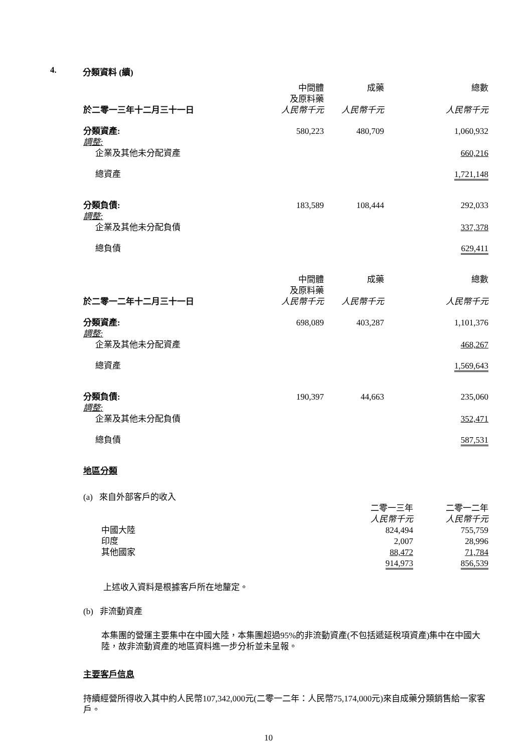4. 分類資料 (續)
| 於二零一三年十二月三十一日 | 中間體 及原料藥 人民幣千元 | 成藥 人民幣千元 | | 總數 人民幣千元 |
| --- | --- | --- | --- | --- |
| 分類資產: | 580,223 | 480,709 | | 1,060,932 |
| 調整: | | | | |
| 企業及其他未分配資產 | | | | 660,216 |
| 總資產 | | | | 1,721,148 |
| 分類負債: | 183,589 | 108,444 | | 292,033 |
| 調整: | | | | |
| 企業及其他未分配負債 | | | | 337,378 |
| 總負債 | | | | 629,411 |
| 於二零一二年十二月三十一日 | 中間體 及原料藥 人民幣千元 | 成藥 人民幣千元 | | 總數 人民幣千元 |
| 分類資產: | 698,089 | 403,287 | | 1,101,376 |
| 調整: | | | | |
| 企業及其他未分配資產 | | | | 468,267 |
| 總資產 | | | | 1,569,643 |
| 分類負債: | 190,397 | 44,663 | | 235,060 |
| 調整: | | | | |
| 企業及其他未分配負債 | | | | 352,471 |
| 總負債 | | | | 587,531 |
地區分類
(a) 來自外部客戶的收入
| | 二零一三年 人民幣千元 | 二零一二年 人民幣千元 |
| --- | --- | --- |
| 中國大陸 | 824,494 | 755,759 |
| 印度 | 2,007 | 28,996 |
| 其他國家 | 88,472 | 71,784 |
| | 914,973 | 856,539 |
上述收入資料是根據客戶所在地釐定。
(b) 非流動資產
本集團的營運主要集中在中國大陸，本集團超過95%的非流動資產(不包括遞延稅項資產)集中在中國大陸，故非流動資產的地區資料進一步分析並未呈報。
主要客戶信息
持續經營所得收入其中約人民幣107,342,000元(二零一二年：人民幣75,174,000元)來自成藥分類銷售給一家客戶。
10